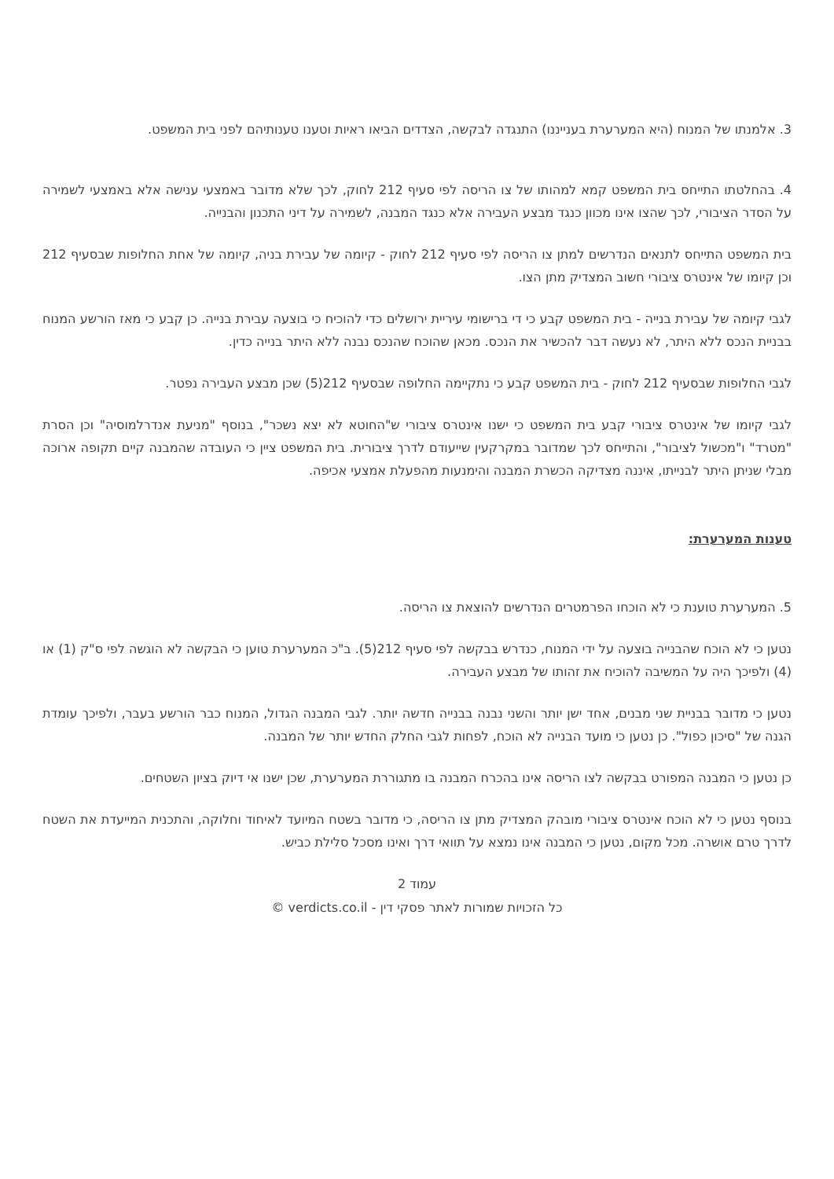3. אלמנתו של המנוח (היא המערערת בענייננו) התנגדה לבקשה, הצדדים הביאו ראיות וטענו טענותיהם לפני בית המשפט.
4. בהחלטתו התייחס בית המשפט קמא למהותו של צו הריסה לפי סעיף 212 לחוק, לכך שלא מדובר באמצעי ענישה אלא באמצעי לשמירה על הסדר הציבורי, לכך שהצו אינו מכוון כנגד מבצע העבירה אלא כנגד המבנה, לשמירה על דיני התכנון והבנייה.
בית המשפט התייחס לתנאים הנדרשים למתן צו הריסה לפי סעיף 212 לחוק - קיומה של עבירת בניה, קיומה של אחת החלופות שבסעיף 212 וכן קיומו של אינטרס ציבורי חשוב המצדיק מתן הצו.
לגבי קיומה של עבירת בנייה - בית המשפט קבע כי די ברישומי עיריית ירושלים כדי להוכיח כי בוצעה עבירת בנייה. כן קבע כי מאז הורשע המנוח בבניית הנכס ללא היתר, לא נעשה דבר להכשיר את הנכס. מכאן שהוכח שהנכס נבנה ללא היתר בנייה כדין.
לגבי החלופות שבסעיף 212 לחוק - בית המשפט קבע כי נתקיימה החלופה שבסעיף 212(5) שכן מבצע העבירה נפטר.
לגבי קיומו של אינטרס ציבורי קבע בית המשפט כי ישנו אינטרס ציבורי ש"החוטא לא יצא נשכר", בנוסף "מניעת אנדרלמוסיה" וכן הסרת "מטרד" ו"מכשול לציבור", והתייחס לכך שמדובר במקרקעין שייעודם לדרך ציבורית. בית המשפט ציין כי העובדה שהמבנה קיים תקופה ארוכה מבלי שניתן היתר לבנייתו, איננה מצדיקה הכשרת המבנה והימנעות מהפעלת אמצעי אכיפה.
טענות המערערת:
5. המערערת טוענת כי לא הוכחו הפרמטרים הנדרשים להוצאת צו הריסה.
נטען כי לא הוכח שהבנייה בוצעה על ידי המנוח, כנדרש בבקשה לפי סעיף 212(5). ב"כ המערערת טוען כי הבקשה לא הוגשה לפי ס"ק (1) או (4) ולפיכך היה על המשיבה להוכיח את זהותו של מבצע העבירה.
נטען כי מדובר בבניית שני מבנים, אחד ישן יותר והשני נבנה בבנייה חדשה יותר. לגבי המבנה הגדול, המנוח כבר הורשע בעבר, ולפיכך עומדת הגנה של "סיכון כפול". כן נטען כי מועד הבנייה לא הוכח, לפחות לגבי החלק החדש יותר של המבנה.
כן נטען כי המבנה המפורט בבקשה לצו הריסה אינו בהכרח המבנה בו מתגוררת המערערת, שכן ישנו אי דיוק בציון השטחים.
בנוסף נטען כי לא הוכח אינטרס ציבורי מובהק המצדיק מתן צו הריסה, כי מדובר בשטח המיועד לאיחוד וחלוקה, והתכנית המייעדת את השטח לדרך טרם אושרה. מכל מקום, נטען כי המבנה אינו נמצא על תוואי דרך ואינו מסכל סלילת כביש.
עמוד 2
כל הזכויות שמורות לאתר פסקי דין - verdicts.co.il ©